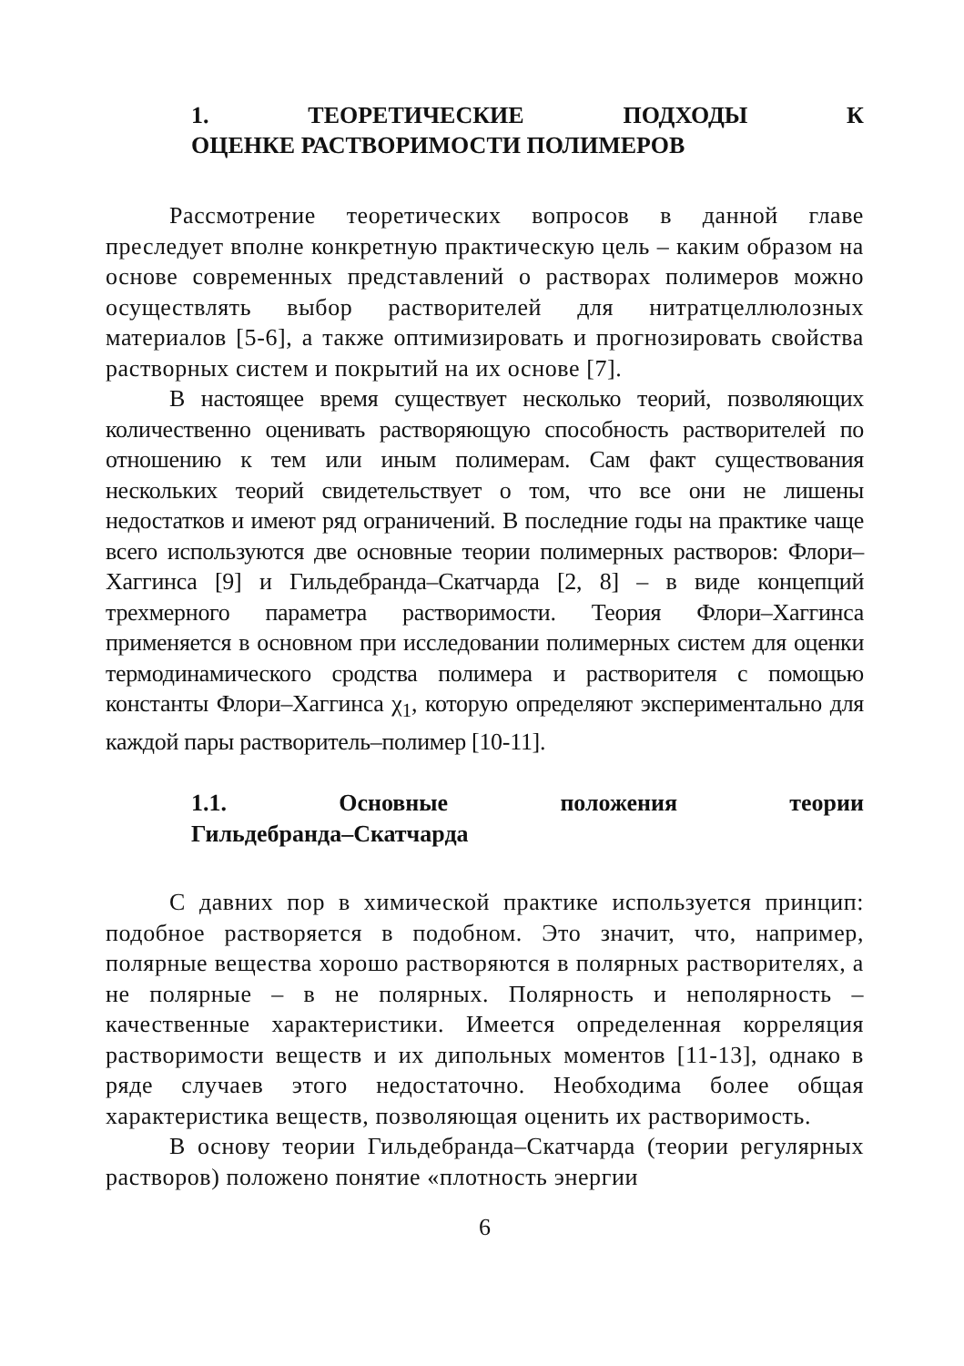1. ТЕОРЕТИЧЕСКИЕ ПОДХОДЫ К
ОЦЕНКЕ РАСТВОРИМОСТИ ПОЛИМЕРОВ
Рассмотрение теоретических вопросов в данной главе преследует вполне конкретную практическую цель – каким образом на основе современных представлений о растворах полимеров можно осуществлять выбор растворителей для нитратцеллюлозных материалов [5-6], а также оптимизировать и прогнозировать свойства растворных систем и покрытий на их основе [7].
В настоящее время существует несколько теорий, позволяющих количественно оценивать растворяющую способность растворителей по отношению к тем или иным полимерам. Сам факт существования нескольких теорий свидетельствует о том, что все они не лишены недостатков и имеют ряд ограничений. В последние годы на практике чаще всего используются две основные теории полимерных растворов: Флори–Хаггинса [9] и Гильдебранда–Скатчарда [2, 8] – в виде концепций трехмерного параметра растворимости. Теория Флори–Хаггинса применяется в основном при исследовании полимерных систем для оценки термодинамического сродства полимера и растворителя с помощью константы Флори–Хаггинса χ<sub>1</sub>, которую определяют экспериментально для каждой пары растворитель–полимер [10-11].
1.1. Основные положения теории
Гильдебранда–Скатчарда
С давних пор в химической практике используется принцип: подобное растворяется в подобном. Это значит, что, например, полярные вещества хорошо растворяются в полярных растворителях, а не полярные – в не полярных. Полярность и неполярность – качественные характеристики. Имеется определенная корреляция растворимости веществ и их дипольных моментов [11-13], однако в ряде случаев этого недостаточно. Необходима более общая характеристика веществ, позволяющая оценить их растворимость.
В основу теории Гильдебранда–Скатчарда (теории регулярных растворов) положено понятие «плотность энергии
6